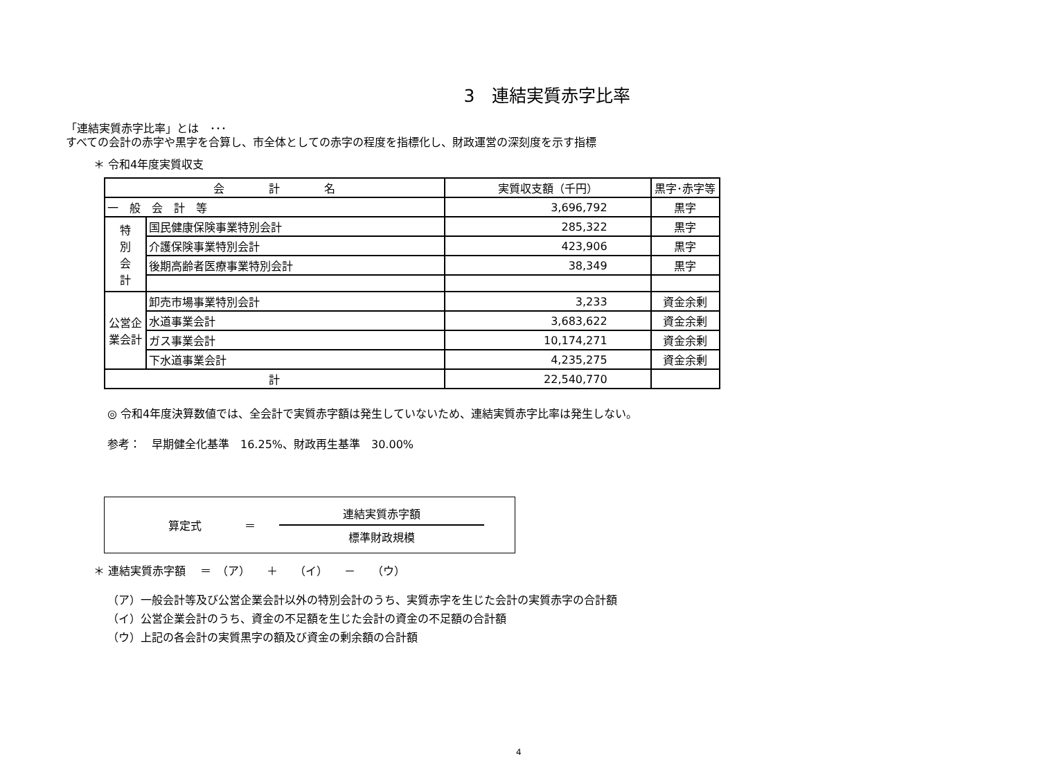3　連結実質赤字比率
「連結実質赤字比率」とは　･･･
すべての会計の赤字や黒字を合算し、市全体としての赤字の程度を指標化し、財政運営の深刻度を示す指標
＊ 令和4年度実質収支
| 会 計 名 | | 実質収支額（千円） | 黒字･赤字等 |
| --- | --- | --- | --- |
| 一 般 会 計 等 | | 3,696,792 | 黒字 |
| 特 別 会 計 | 国民健康保険事業特別会計 | 285,322 | 黒字 |
| | 介護保険事業特別会計 | 423,906 | 黒字 |
| | 後期高齢者医療事業特別会計 | 38,349 | 黒字 |
| 公営企業会計 | 卸売市場事業特別会計 | 3,233 | 資金余剰 |
| | 水道事業会計 | 3,683,622 | 資金余剰 |
| | ガス事業会計 | 10,174,271 | 資金余剰 |
| | 下水道事業会計 | 4,235,275 | 資金余剰 |
| 計 | | 22,540,770 | |
◎ 令和4年度決算数値では、全会計で実質赤字額は発生していないため、連結実質赤字比率は発生しない。
参考：　早期健全化基準　16.25%、財政再生基準　30.00%
算定式 ＝
連結実質赤字額
標準財政規模
＊ 連結実質赤字額　 ＝　（ア）　　＋　　（イ）　　－　　（ウ）
（ア）一般会計等及び公営企業会計以外の特別会計のうち、実質赤字を生じた会計の実質赤字の合計額
（イ）公営企業会計のうち、資金の不足額を生じた会計の資金の不足額の合計額
（ウ）上記の各会計の実質黒字の額及び資金の剰余額の合計額
4